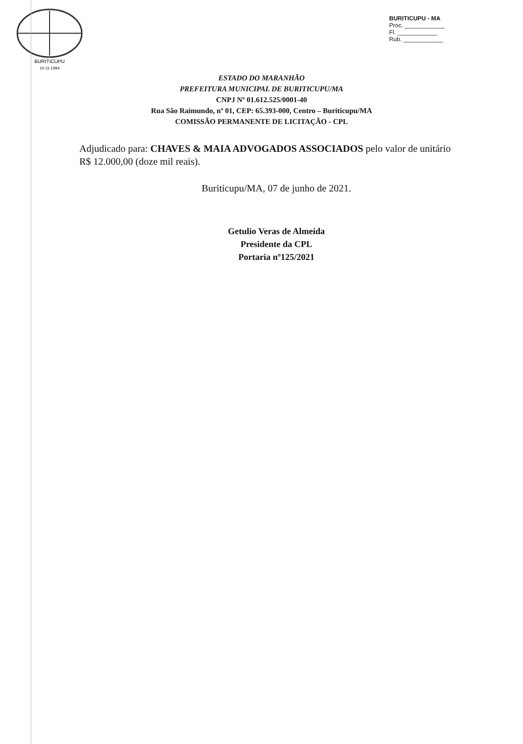BURITICUPU - MA
Proc. ____________
Fl. ____________
Rub. ____________
BURITICUPU
10-11-1994
ESTADO DO MARANHÃO
PREFEITURA MUNICIPAL DE BURITICUPU/MA
CNPJ Nº 01.612.525/0001-40
Rua São Raimundo, nº 01, CEP: 65.393-000, Centro – Buriticupu/MA
COMISSÃO PERMANENTE DE LICITAÇÃO - CPL
Adjudicado para: CHAVES & MAIA ADVOGADOS ASSOCIADOS pelo valor de unitário R$ 12.000,00 (doze mil reais).
Buriticupu/MA, 07 de junho de 2021.
Getulio Veras de Almeida
Presidente da CPL
Portaria nº125/2021